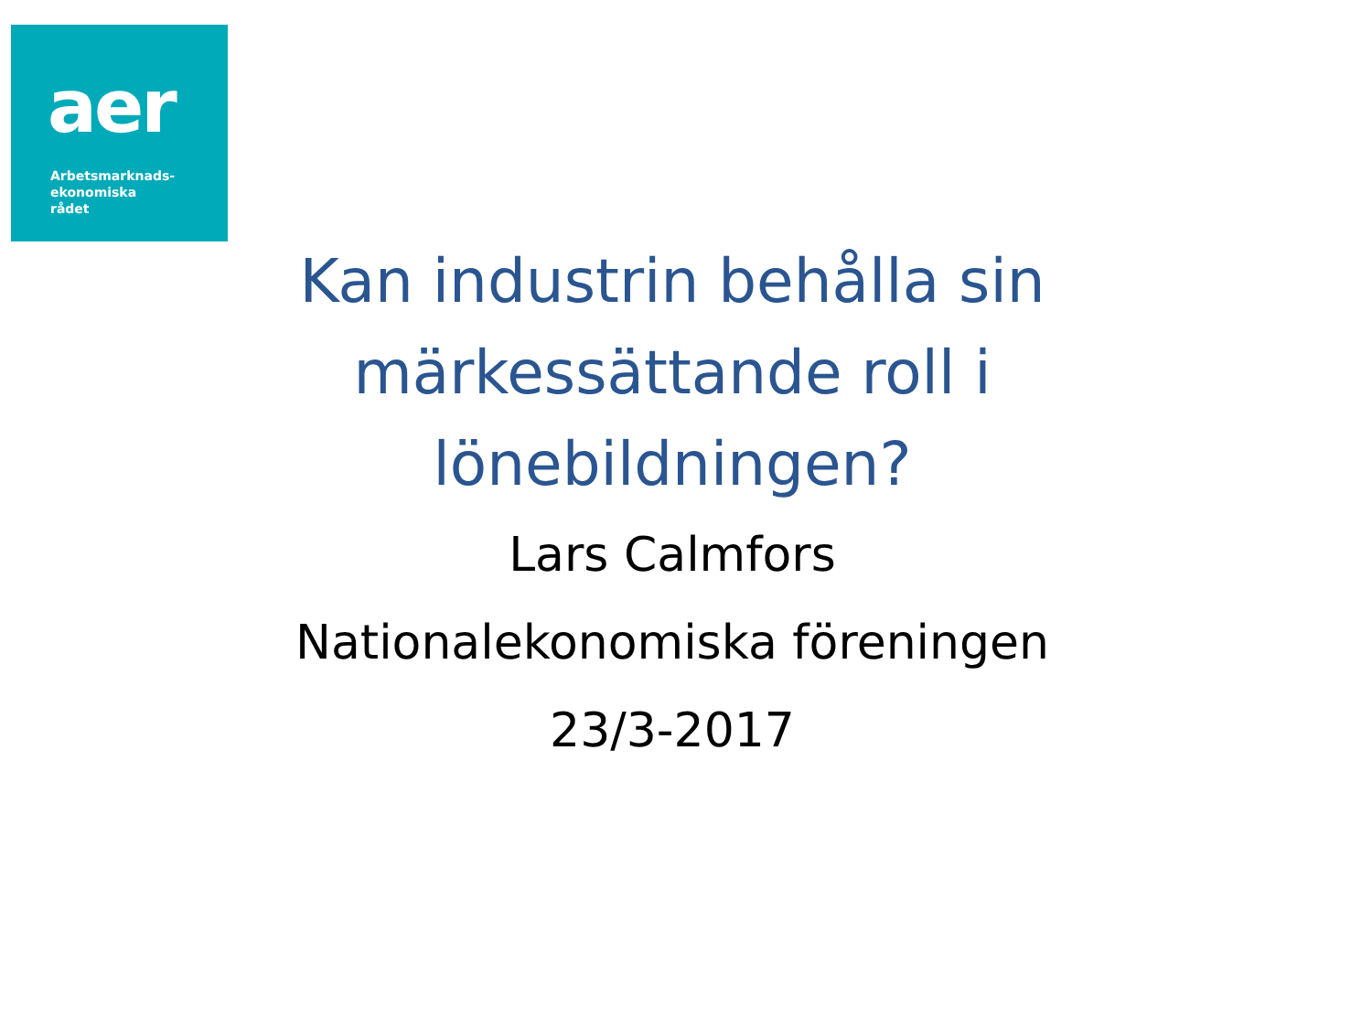aer
Arbetsmarknads-
ekonomiska
rådet
Kan industrin behålla sin märkessättande roll i lönebildningen?
Lars Calmfors
Nationalekonomiska föreningen
23/3-2017